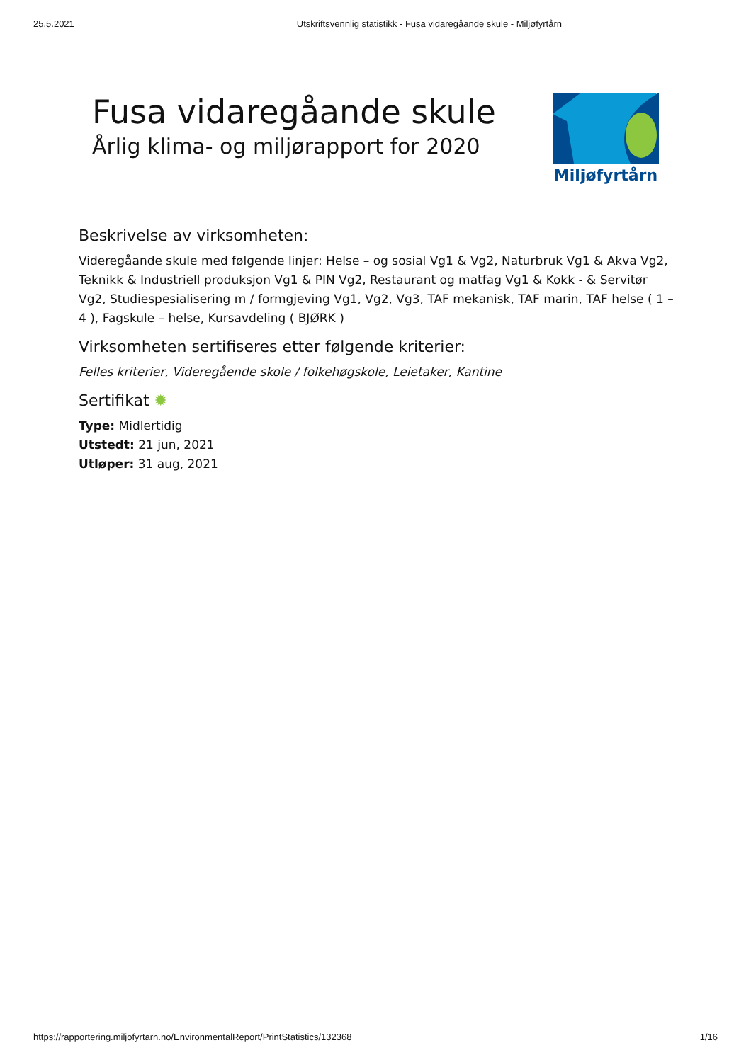25.5.2021 Utskriftsvennlig statistikk - Fusa vidaregåande skule - Miljøfyrtårn
Fusa vidaregåande skule
Årlig klima- og miljørapport for 2020
Miljøfyrtårn
Beskrivelse av virksomheten:
Videregåande skule med følgende linjer: Helse – og sosial Vg1 & Vg2, Naturbruk Vg1 & Akva Vg2, Teknikk & Industriell produksjon Vg1 & PIN Vg2, Restaurant og matfag Vg1 & Kokk - & Servitør Vg2, Studiespesialisering m / formgjeving Vg1, Vg2, Vg3, TAF mekanisk, TAF marin, TAF helse ( 1 – 4 ), Fagskule – helse, Kursavdeling ( BJØRK )
Virksomheten sertifiseres etter følgende kriterier:
Felles kriterier, Videregående skole / folkehøgskole, Leietaker, Kantine
Sertifikat ✹
Type: Midlertidig
Utstedt: 21 jun, 2021
Utløper: 31 aug, 2021
https://rapportering.miljofyrtarn.no/EnvironmentalReport/PrintStatistics/132368 1/16